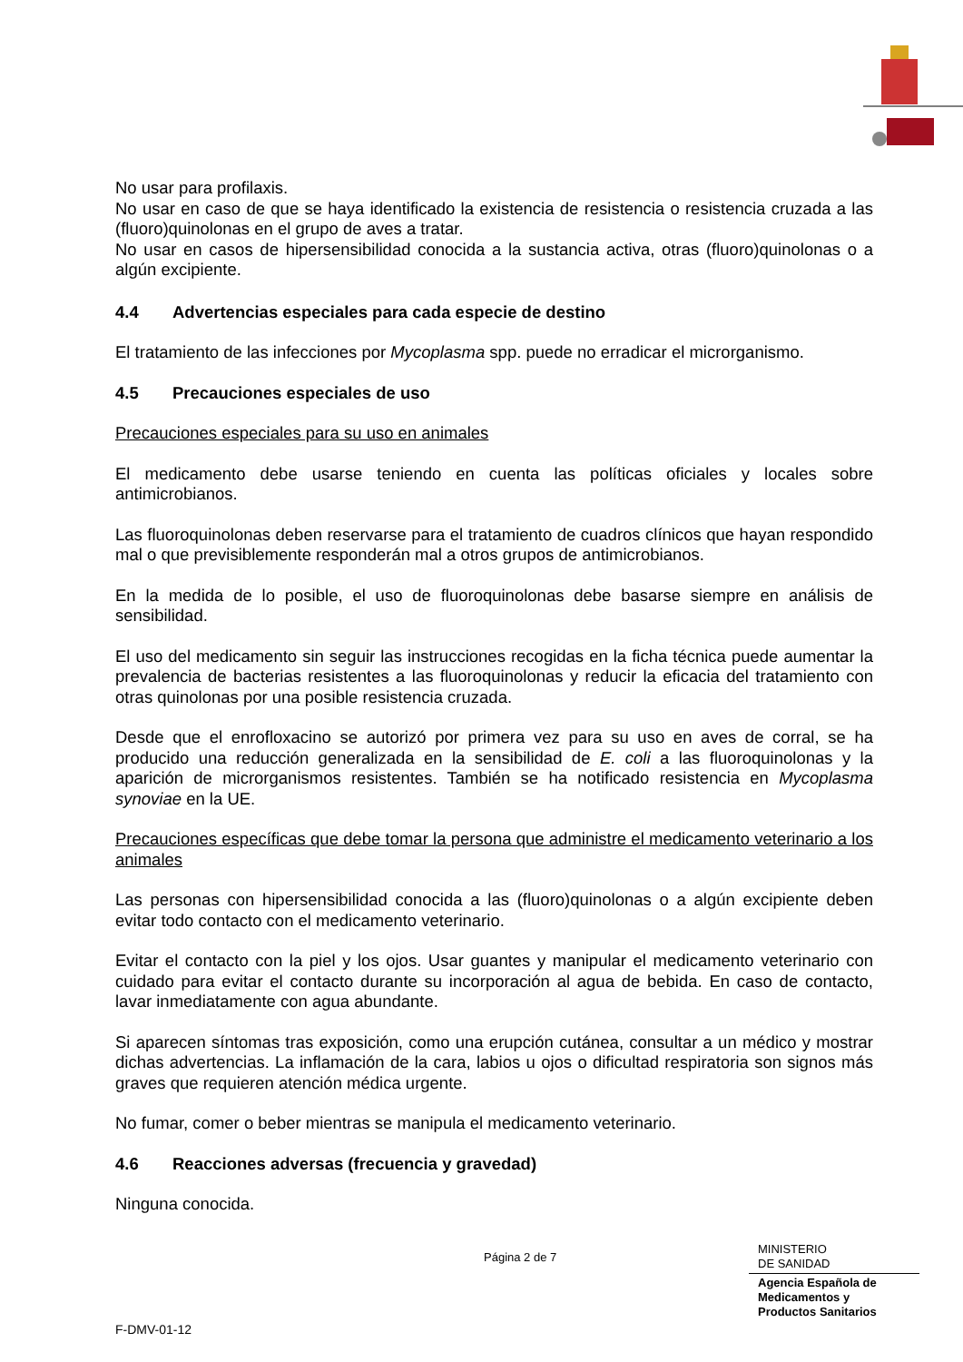No usar para profilaxis.
No usar en caso de que se haya identificado la existencia de resistencia o resistencia cruzada a las (fluoro)quinolonas en el grupo de aves a tratar.
No usar en casos de hipersensibilidad conocida a la sustancia activa, otras (fluoro)quinolonas o a algún excipiente.
4.4 Advertencias especiales para cada especie de destino
El tratamiento de las infecciones por Mycoplasma spp. puede no erradicar el microrganismo.
4.5 Precauciones especiales de uso
Precauciones especiales para su uso en animales
El medicamento debe usarse teniendo en cuenta las políticas oficiales y locales sobre antimicrobianos.
Las fluoroquinolonas deben reservarse para el tratamiento de cuadros clínicos que hayan respondido mal o que previsiblemente responderán mal a otros grupos de antimicrobianos.
En la medida de lo posible, el uso de fluoroquinolonas debe basarse siempre en análisis de sensibilidad.
El uso del medicamento sin seguir las instrucciones recogidas en la ficha técnica puede aumentar la prevalencia de bacterias resistentes a las fluoroquinolonas y reducir la eficacia del tratamiento con otras quinolonas por una posible resistencia cruzada.
Desde que el enrofloxacino se autorizó por primera vez para su uso en aves de corral, se ha producido una reducción generalizada en la sensibilidad de E. coli a las fluoroquinolonas y la aparición de microrganismos resistentes. También se ha notificado resistencia en Mycoplasma synoviae en la UE.
Precauciones específicas que debe tomar la persona que administre el medicamento veterinario a los animales
Las personas con hipersensibilidad conocida a las (fluoro)quinolonas o a algún excipiente deben evitar todo contacto con el medicamento veterinario.
Evitar el contacto con la piel y los ojos. Usar guantes y manipular el medicamento veterinario con cuidado para evitar el contacto durante su incorporación al agua de bebida. En caso de contacto, lavar inmediatamente con agua abundante.
Si aparecen síntomas tras exposición, como una erupción cutánea, consultar a un médico y mostrar dichas advertencias. La inflamación de la cara, labios u ojos o dificultad respiratoria son signos más graves que requieren atención médica urgente.
No fumar, comer o beber mientras se manipula el medicamento veterinario.
4.6 Reacciones adversas (frecuencia y gravedad)
Ninguna conocida.
Página 2 de 7
MINISTERIO
DE SANIDAD
Agencia Española de
Medicamentos y
Productos Sanitarios
F-DMV-01-12